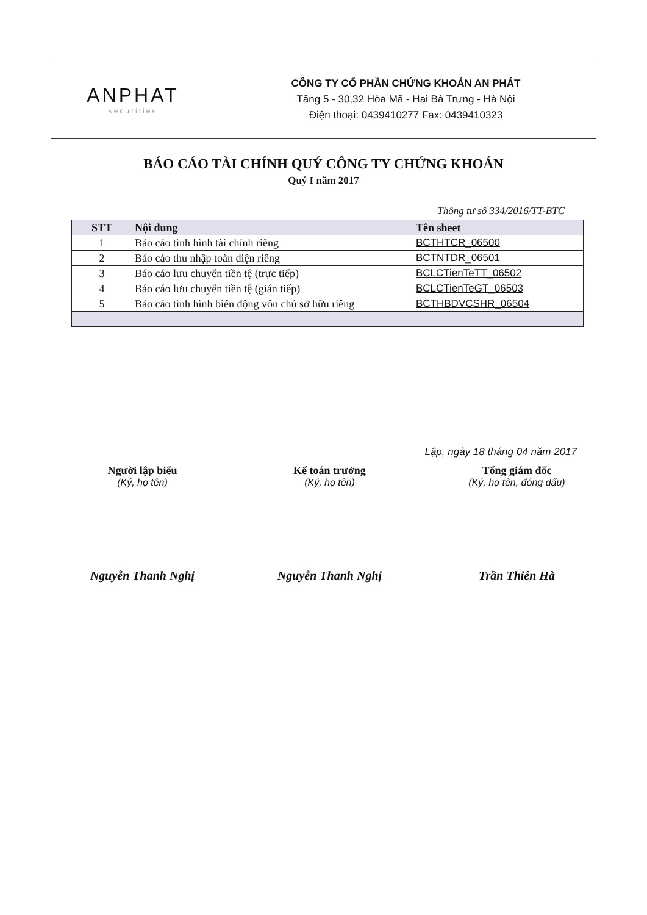ANPHAT
securities
CÔNG TY CỔ PHẦN CHỨNG KHOÁN AN PHÁT
Tầng 5 - 30,32 Hòa Mã - Hai Bà Trưng - Hà Nội
Điện thoại: 0439410277 Fax: 0439410323
BÁO CÁO TÀI CHÍNH QUÝ CÔNG TY CHỨNG KHOÁN
Quý I năm 2017
Thông tư số 334/2016/TT-BTC
| STT | Nội dung | Tên sheet |
| --- | --- | --- |
| 1 | Báo cáo tình hình tài chính riêng | BCTHTCR_06500 |
| 2 | Báo cáo thu nhập toàn diện riêng | BCTNTDR_06501 |
| 3 | Báo cáo lưu chuyển tiền tệ (trực tiếp) | BCLCTienTeTT_06502 |
| 4 | Báo cáo lưu chuyển tiền tệ (gián tiếp) | BCLCTienTeGT_06503 |
| 5 | Báo cáo tình hình biến động vốn chủ sở hữu riêng | BCTHBDVCSHR_06504 |
Lập, ngày 18 tháng 04 năm 2017
Người lập biểu
(Ký, họ tên)
Nguyễn Thanh Nghị
Kế toán trưởng
(Ký, họ tên)
Nguyễn Thanh Nghị
Tổng giám đốc
(Ký, họ tên, đóng dấu)
Trần Thiên Hà